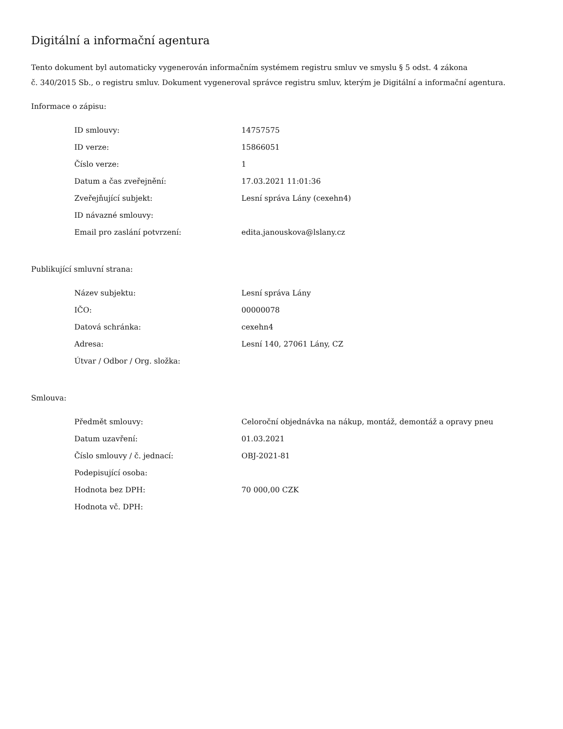Digitální a informační agentura
Tento dokument byl automaticky vygenerován informačním systémem registru smluv ve smyslu § 5 odst. 4 zákona
č. 340/2015 Sb., o registru smluv. Dokument vygeneroval správce registru smluv, kterým je Digitální a informační agentura.
Informace o zápisu:
| ID smlouvy: | 14757575 |
| ID verze: | 15866051 |
| Číslo verze: | 1 |
| Datum a čas zveřejnění: | 17.03.2021 11:01:36 |
| Zveřejňující subjekt: | Lesní správa Lány (cexehn4) |
| ID návazné smlouvy: | |
| Email pro zaslání potvrzení: | edita.janouskova@lslany.cz |
Publikující smluvní strana:
| Název subjektu: | Lesní správa Lány |
| IČO: | 00000078 |
| Datová schránka: | cexehn4 |
| Adresa: | Lesní 140, 27061 Lány, CZ |
| Útvar / Odbor / Org. složka: | |
Smlouva:
| Předmět smlouvy: | Celoroční objednávka na nákup, montáž, demontáž a opravy pneu |
| Datum uzavření: | 01.03.2021 |
| Číslo smlouvy / č. jednací: | OBJ-2021-81 |
| Podepisující osoba: | |
| Hodnota bez DPH: | 70 000,00 CZK |
| Hodnota vč. DPH: | |